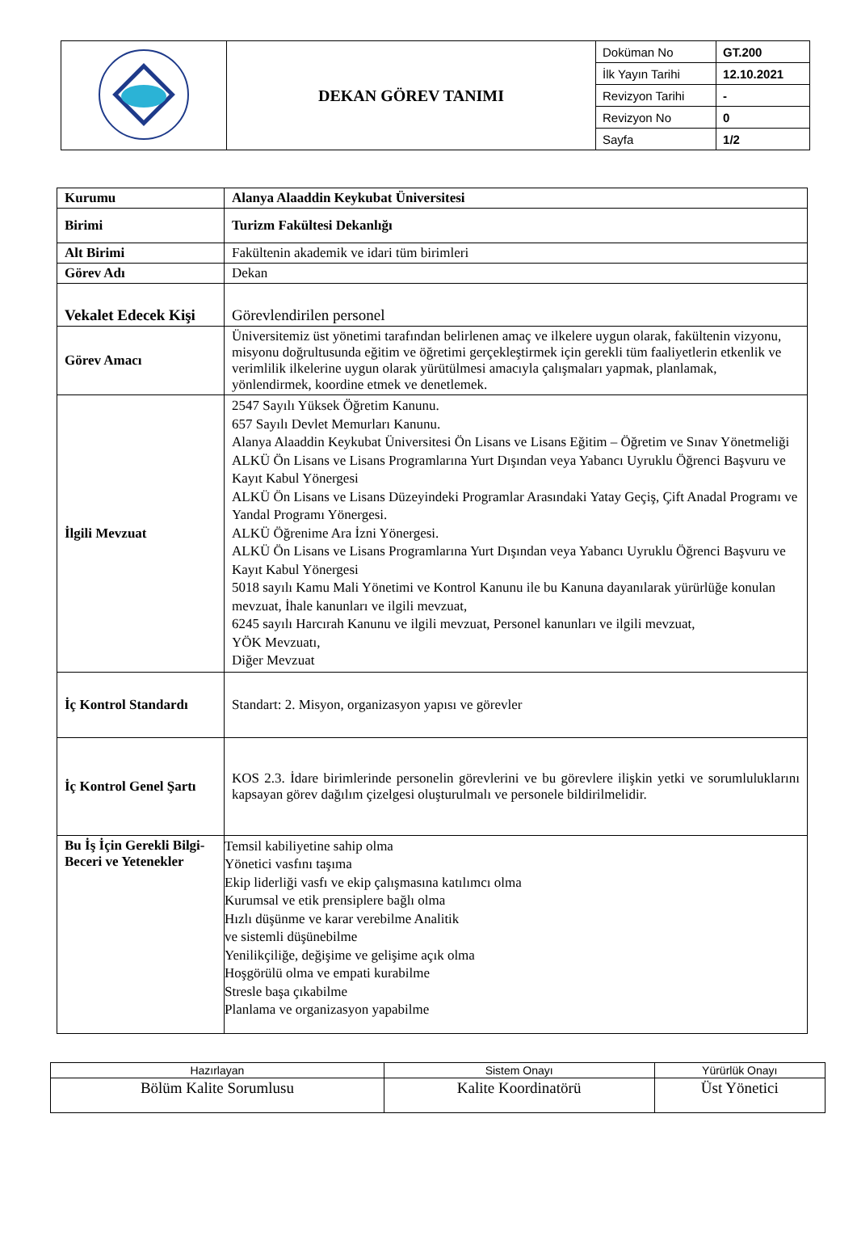| | DEKAN GÖREV TANIMI | Doküman No | GT.200 |
| | | İlk Yayın Tarihi | 12.10.2021 |
| | | Revizyon Tarihi | - |
| | | Revizyon No | 0 |
| | | Sayfa | 1/2 |
| Kurumu | Alanya Alaaddin Keykubat Üniversitesi |
| Birimi | Turizm Fakültesi Dekanlığı |
| Alt Birimi | Fakültenin akademik ve idari tüm birimleri |
| Görev Adı | Dekan |
| Vekalet Edecek Kişi | Görevlendirilen personel |
| Görev Amacı | Üniversitemiz üst yönetimi tarafından belirlenen amaç ve ilkelere uygun olarak, fakültenin vizyonu, misyonu doğrultusunda eğitim ve öğretimi gerçekleştirmek için gerekli tüm faaliyetlerin etkenlik ve verimlilik ilkelerine uygun olarak yürütülmesi amacıyla çalışmaları yapmak, planlamak, yönlendirmek, koordine etmek ve denetlemek. |
| İlgili Mevzuat | 2547 Sayılı Yüksek Öğretim Kanunu. 657 Sayılı Devlet Memurları Kanunu. Alanya Alaaddin Keykubat Üniversitesi Ön Lisans ve Lisans Eğitim – Öğretim ve Sınav Yönetmeliği ALKÜ Ön Lisans ve Lisans Programlarına Yurt Dışından veya Yabancı Uyruklu Öğrenci Başvuru ve Kayıt Kabul Yönergesi ALKÜ Ön Lisans ve Lisans Düzeyindeki Programlar Arasındaki Yatay Geçiş, Çift Anadal Programı ve Yandal Programı Yönergesi. ALKÜ Öğrenime Ara İzni Yönergesi. ALKÜ Ön Lisans ve Lisans Programlarına Yurt Dışından veya Yabancı Uyruklu Öğrenci Başvuru ve Kayıt Kabul Yönergesi 5018 sayılı Kamu Mali Yönetimi ve Kontrol Kanunu ile bu Kanuna dayanılarak yürürlüğe konulan mevzuat, İhale kanunları ve ilgili mevzuat, 6245 sayılı Harcırah Kanunu ve ilgili mevzuat, Personel kanunları ve ilgili mevzuat, YÖK Mevzuatı, Diğer Mevzuat |
| İç Kontrol Standardı | Standart: 2. Misyon, organizasyon yapısı ve görevler |
| İç Kontrol Genel Şartı | KOS 2.3. İdare birimlerinde personelin görevlerini ve bu görevlere ilişkin yetki ve sorumluluklarını kapsayan görev dağılım çizelgesi oluşturulmalı ve personele bildirilmelidir. |
| Bu İş İçin Gerekli Bilgi-Beceri ve Yetenekler | Temsil kabiliyetine sahip olma Yönetici vasfını taşıma Ekip liderliği vasfı ve ekip çalışmasına katılımcı olma Kurumsal ve etik prensiplere bağlı olma Hızlı düşünme ve karar verebilme Analitik ve sistemli düşünebilme Yenilikçiliğe, değişime ve gelişime açık olma Hoşgörülü olma ve empati kurabilme Stresle başa çıkabilme Planlama ve organizasyon yapabilme |
| Hazırlayan | Sistem Onayı | Yürürlük Onayı |
| Bölüm Kalite Sorumlusu | Kalite Koordinatörü | Üst Yönetici |